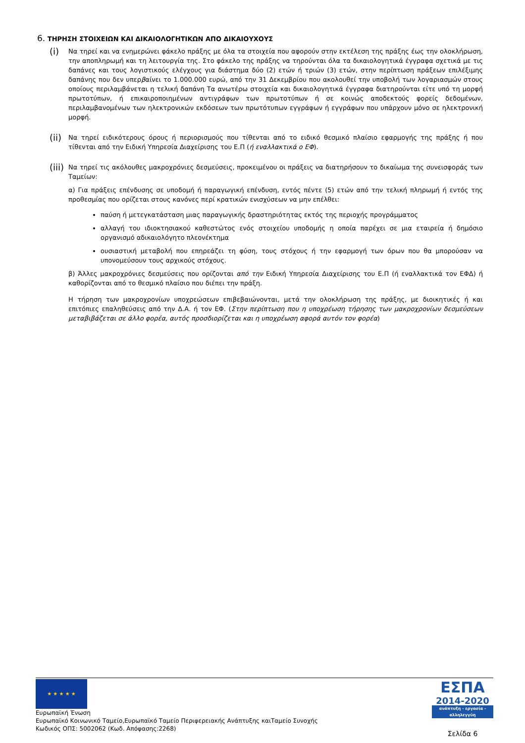6. ΤΗΡΗΣΗ ΣΤΟΙΧΕΙΩΝ ΚΑΙ ΔΙΚΑΙΟΛΟΓΗΤΙΚΩΝ ΑΠΟ ΔΙΚΑΙΟΥΧΟΥΣ
(i)
Να τηρεί και να ενημερώνει φάκελο πράξης με όλα τα στοιχεία που αφορούν στην εκτέλεση της πράξης έως την ολοκλήρωση, την αποπληρωμή και τη λειτουργία της. Στο φάκελο της πράξης να τηρούνται όλα τα δικαιολογητικά έγγραφα σχετικά με τις δαπάνες και τους λογιστικούς ελέγχους για διάστημα δύο (2) ετών ή τριών (3) ετών, στην περίπτωση πράξεων επιλέξιμης δαπάνης που δεν υπερβαίνει το 1.000.000 ευρώ, από την 31 Δεκεμβρίου που ακολουθεί την υποβολή των λογαριασμών στους οποίους περιλαμβάνεται η τελική δαπάνη Τα ανωτέρω στοιχεία και δικαιολογητικά έγγραφα διατηρούνται είτε υπό τη μορφή πρωτοτύπων, ή επικαιροποιημένων αντιγράφων των πρωτοτύπων ή σε κοινώς αποδεκτούς φορείς δεδομένων, περιλαμβανομένων των ηλεκτρονικών εκδόσεων των πρωτότυπων εγγράφων ή εγγράφων που υπάρχουν μόνο σε ηλεκτρονική μορφή.
(ii)
Να τηρεί ειδικότερους όρους ή περιορισμούς που τίθενται από το ειδικό θεσμικό πλαίσιο εφαρμογής της πράξης ή που τίθενται από την Ειδική Υπηρεσία Διαχείρισης του Ε.Π (ή εναλλακτικά ο ΕΦ).
(iii)
Να τηρεί τις ακόλουθες μακροχρόνιες δεσμεύσεις, προκειμένου οι πράξεις να διατηρήσουν το δικαίωμα της συνεισφοράς των Ταμείων:
α) Για πράξεις επένδυσης σε υποδομή ή παραγωγική επένδυση, εντός πέντε (5) ετών από την τελική πληρωμή ή εντός της προθεσμίας που ορίζεται στους κανόνες περί κρατικών ενισχύσεων να μην επέλθει:
παύση ή μετεγκατάσταση μιας παραγωγικής δραστηριότητας εκτός της περιοχής προγράμματος
αλλαγή του ιδιοκτησιακού καθεστώτος ενός στοιχείου υποδομής η οποία παρέχει σε μια εταιρεία ή δημόσιο οργανισμό αδικαιολόγητο πλεονέκτημα
ουσιαστική μεταβολή που επηρεάζει τη φύση, τους στόχους ή την εφαρμογή των όρων που θα μπορούσαν να υπονομεύσουν τους αρχικούς στόχους.
β) Άλλες μακροχρόνιες δεσμεύσεις που ορίζονται από την Ειδική Υπηρεσία Διαχείρισης του Ε.Π (ή εναλλακτικά τον ΕΦΔ) ή καθορίζονται από το θεσμικό πλαίσιο που διέπει την πράξη.
Η τήρηση των μακροχρονίων υποχρεώσεων επιβεβαιώνονται, μετά την ολοκλήρωση της πράξης, με διοικητικές ή και επιτόπιες επαληθεύσεις από την Δ.Α. ή τον ΕΦ. (Στην περίπτωση που η υποχρέωση τήρησης των μακροχρονίων δεσμεύσεων μεταβιβάζεται σε άλλο φορέα, αυτός προσδιορίζεται και η υποχρέωση αφορά αυτόν τον φορέα)
★ ★ ★ ★ ★
Ευρωπαϊκή Ένωση
Ευρωπαϊκό Κοινωνικό Ταμείο,Ευρωπαϊκό Ταμείο Περιφερειακής Ανάπτυξης καιΤαμείο Συνοχής
Κωδικός ΟΠΣ: 5002062 (Κωδ. Απόφασης:2268)
ΕΣΠΑ
2014-2020
ανάπτυξη - εργασία - αλληλεγγύη
Σελίδα 6